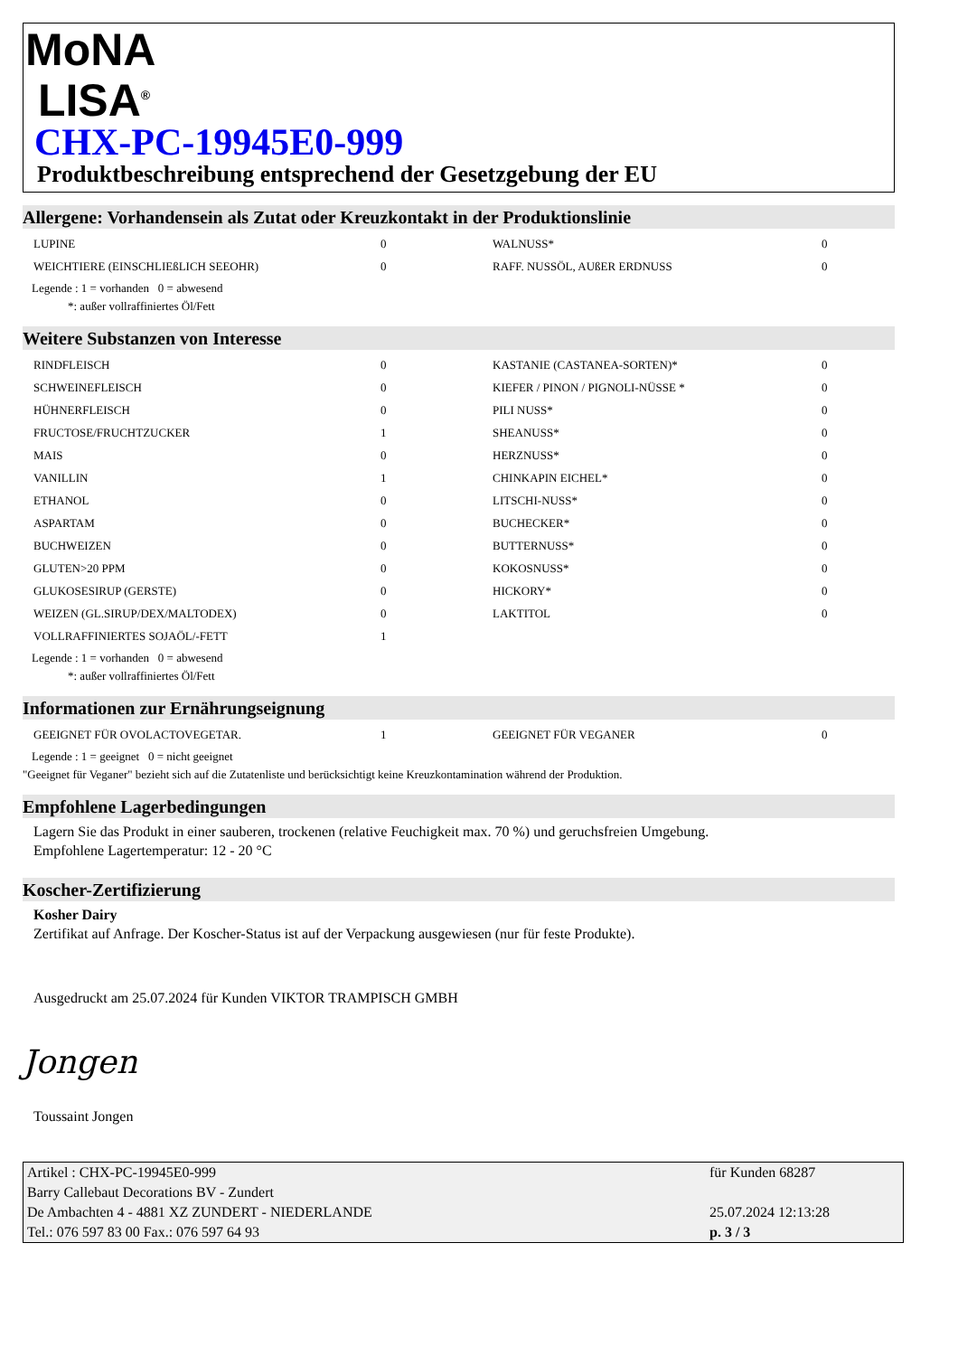MoNA
LISA<sup>®</sup>
CHX-PC-19945E0-999
Produktbeschreibung entsprechend der Gesetzgebung der EU
Allergene: Vorhandensein als Zutat oder Kreuzkontakt in der Produktionslinie
| LUPINE | 0 | WALNUSS* | 0 |
| WEICHTIERE (EINSCHLIEßLICH SEEOHR) | 0 | RAFF. NUSSÖL, AUßER ERDNUSS | 0 |
Legende : 1 = vorhanden 0 = abwesend
*: außer vollraffiniertes Öl/Fett
Weitere Substanzen von Interesse
| RINDFLEISCH | 0 | KASTANIE (CASTANEA-SORTEN)* | 0 |
| SCHWEINEFLEISCH | 0 | KIEFER / PINON / PIGNOLI-NÜSSE * | 0 |
| HÜHNERFLEISCH | 0 | PILI NUSS* | 0 |
| FRUCTOSE/FRUCHTZUCKER | 1 | SHEANUSS* | 0 |
| MAIS | 0 | HERZNUSS* | 0 |
| VANILLIN | 1 | CHINKAPIN EICHEL* | 0 |
| ETHANOL | 0 | LITSCHI-NUSS* | 0 |
| ASPARTAM | 0 | BUCHECKER* | 0 |
| BUCHWEIZEN | 0 | BUTTERNUSS* | 0 |
| GLUTEN>20 PPM | 0 | KOKOSNUSS* | 0 |
| GLUKOSESIRUP (GERSTE) | 0 | HICKORY* | 0 |
| WEIZEN (GL.SIRUP/DEX/MALTODEX) | 0 | LAKTITOL | 0 |
| VOLLRAFFINIERTES SOJAÖL/-FETT | 1 | | |
Legende : 1 = vorhanden 0 = abwesend
*: außer vollraffiniertes Öl/Fett
Informationen zur Ernährungseignung
| GEEIGNET FÜR OVOLACTOVEGETAR. | 1 | GEEIGNET FÜR VEGANER | 0 |
Legende : 1 = geeignet 0 = nicht geeignet
"Geeignet für Veganer" bezieht sich auf die Zutatenliste und berücksichtigt keine Kreuzkontamination während der Produktion.
Empfohlene Lagerbedingungen
Lagern Sie das Produkt in einer sauberen, trockenen (relative Feuchigkeit max. 70 %) und geruchsfreien Umgebung.
Empfohlene Lagertemperatur: 12 - 20 °C
Koscher-Zertifizierung
Kosher Dairy
Zertifikat auf Anfrage. Der Koscher-Status ist auf der Verpackung ausgewiesen (nur für feste Produkte).
Ausgedruckt am 25.07.2024 für Kunden VIKTOR TRAMPISCH GMBH
Jongen
Toussaint Jongen
| Artikel : CHX-PC-19945E0-999 | für Kunden 68287 |
| Barry Callebaut Decorations BV - Zundert | |
| De Ambachten 4 - 4881 XZ ZUNDERT - NIEDERLANDE | 25.07.2024 12:13:28 |
| Tel.: 076 597 83 00 Fax.: 076 597 64 93 | p. 3 / 3 |